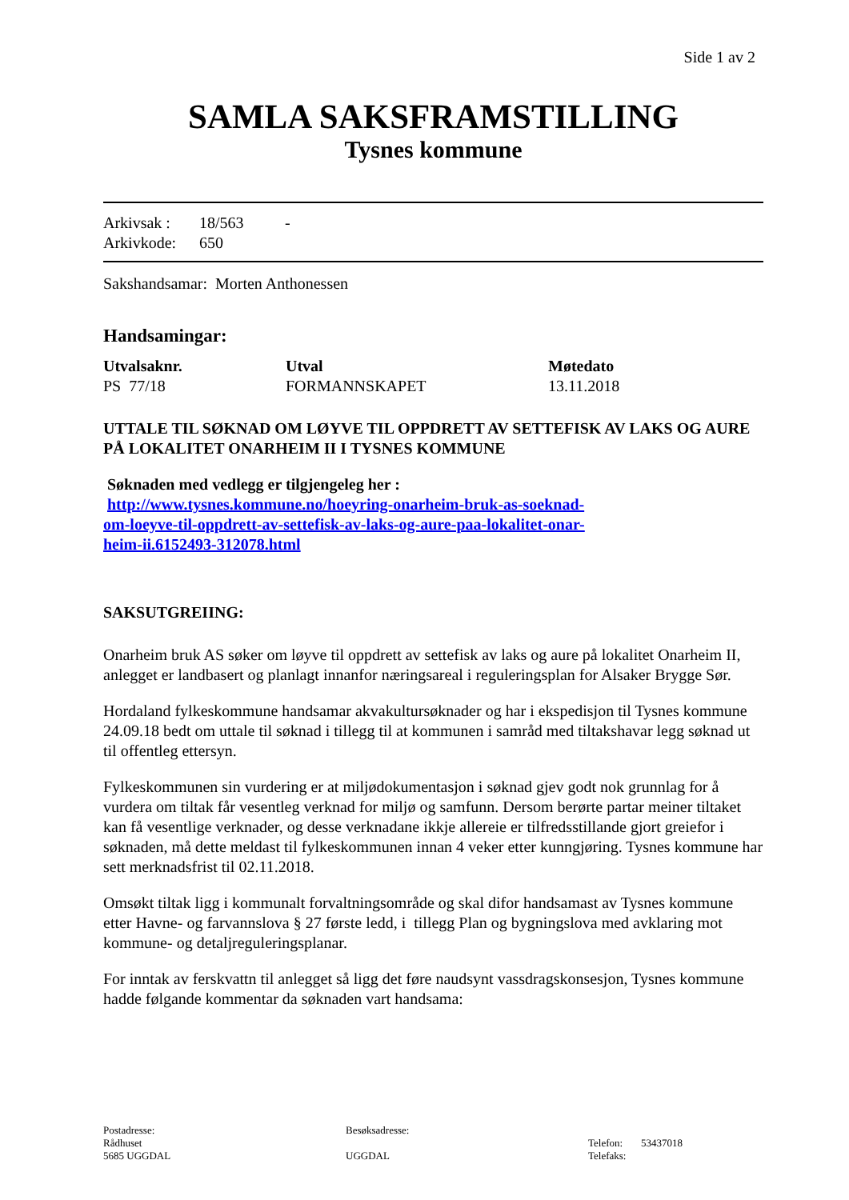Side 1 av 2
SAMLA SAKSFRAMSTILLING
Tysnes kommune
| Arkivsak : | 18/563 | - |
| Arkivkode: | 650 | |
Sakshandsamar: Morten Anthonessen
Handsamingar:
| Utvalsaknr. | Utval | Møtedato |
| --- | --- | --- |
| PS 77/18 | FORMANNSKAPET | 13.11.2018 |
UTTALE TIL SØKNAD OM LØYVE TIL OPPDRETT AV SETTEFISK AV LAKS OG AURE PÅ LOKALITET ONARHEIM II I TYSNES KOMMUNE
Søknaden med vedlegg er tilgjengeleg her :
http://www.tysnes.kommune.no/hoeyring-onarheim-bruk-as-soeknad-
om-loeyve-til-oppdrett-av-settefisk-av-laks-og-aure-paa-lokalitet-onar-
heim-ii.6152493-312078.html
SAKSUTGREIING:
Onarheim bruk AS søker om løyve til oppdrett av settefisk av laks og aure på lokalitet Onarheim II, anlegget er landbasert og planlagt innanfor næringsareal i reguleringsplan for Alsaker Brygge Sør.
Hordaland fylkeskommune handsamar akvakultursøknader og har i ekspedisjon til Tysnes kommune 24.09.18 bedt om uttale til søknad i tillegg til at kommunen i samråd med tiltakshavar legg søknad ut til offentleg ettersyn.
Fylkeskommunen sin vurdering er at miljødokumentasjon i søknad gjev godt nok grunnlag for å vurdera om tiltak får vesentleg verknad for miljø og samfunn. Dersom berørte partar meiner tiltaket kan få vesentlige verknader, og desse verknadane ikkje allereie er tilfredsstillande gjort greiefor i søknaden, må dette meldast til fylkeskommunen innan 4 veker etter kunngjøring. Tysnes kommune har sett merknadsfrist til 02.11.2018.
Omsøkt tiltak ligg i kommunalt forvaltningsområde og skal difor handsamast av Tysnes kommune etter Havne- og farvannslova § 27 første ledd, i tillegg Plan og bygningslova med avklaring mot kommune- og detaljreguleringsplanar.
For inntak av ferskvattn til anlegget så ligg det føre naudsynt vassdragskonsesjon, Tysnes kommune hadde følgande kommentar da søknaden vart handsama:
Postadresse:
Rådhuset
5685 UGGDAL
Besøksadresse:
UGGDAL
Telefon: 53437018
Telefaks: